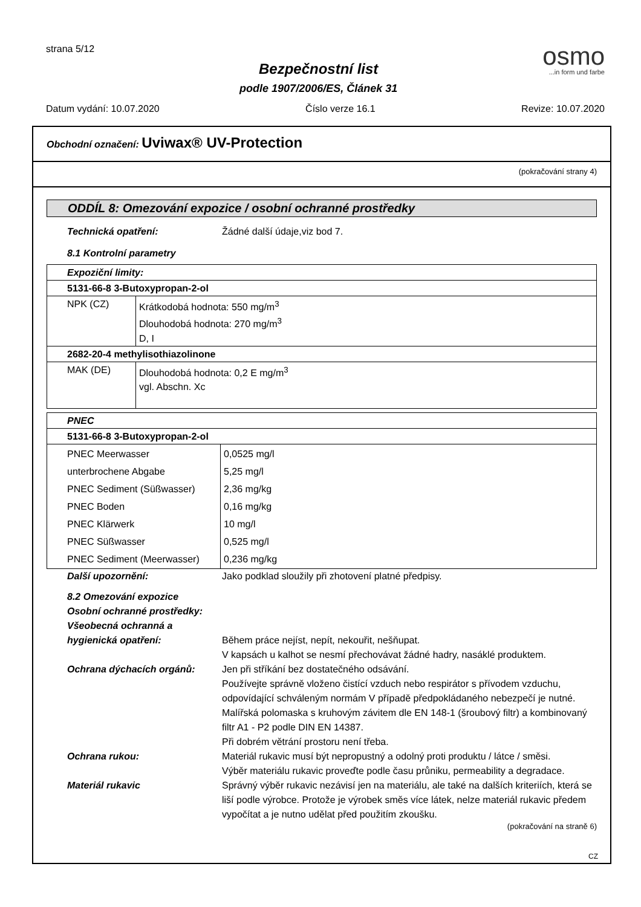strana 5/12
Bezpečnostní list
podle 1907/2006/ES, Článek 31
osmo...in form und farbe
Datum vydání: 10.07.2020 Číslo verze 16.1 Revize: 10.07.2020
Obchodní označení: Uviwax® UV-Protection
(pokračování strany 4)
ODDÍL 8: Omezování expozice / osobní ochranné prostředky
Technická opatření: Žádné další údaje,viz bod 7.
8.1 Kontrolní parametry
| Expoziční limity: | |
| 5131-66-8 3-Butoxypropan-2-ol | |
| NPK (CZ) | Krátkodobá hodnota: 550 mg/m<sup>3</sup> Dlouhodobá hodnota: 270 mg/m<sup>3</sup> D, I |
| 2682-20-4 methylisothiazolinone | |
| MAK (DE) | Dlouhodobá hodnota: 0,2 E mg/m<sup>3</sup> vgl. Abschn. Xc |
| PNEC | |
| 5131-66-8 3-Butoxypropan-2-ol | |
| PNEC Meerwasser unterbrochene Abgabe PNEC Sediment (Süßwasser) PNEC Boden PNEC Klärwerk PNEC Süßwasser PNEC Sediment (Meerwasser) | 0,0525 mg/l 5,25 mg/l 2,36 mg/kg 0,16 mg/kg 10 mg/l 0,525 mg/l 0,236 mg/kg |
Další upozornění: Jako podklad sloužily při zhotovení platné předpisy.
8.2 Omezování expozice
Osobní ochranné prostředky:
Všeobecná ochranná a
hygienická opatření:
Během práce nejíst, nepít, nekouřit, nešňupat.
V kapsách u kalhot se nesmí přechovávat žádné hadry, nasáklé produktem.
Ochrana dýchacích orgánů: Jen při stříkání bez dostatečného odsávání.
Používejte správně vloženo čistící vzduch nebo respirátor s přívodem vzduchu, odpovídající schváleným normám V případě předpokládaného nebezpečí je nutné.
Malířská polomaska s kruhovým závitem dle EN 148-1 (šroubový filtr) a kombinovaný filtr A1 - P2 podle DIN EN 14387.
Při dobrém větrání prostoru není třeba.
Ochrana rukou: Materiál rukavic musí být nepropustný a odolný proti produktu / látce / směsi.
Výběr materiálu rukavic proveďte podle času průniku, permeability a degradace.
Materiál rukavic Správný výběr rukavic nezávisí jen na materiálu, ale také na dalších kriteriích, která se liší podle výrobce. Protože je výrobek směs více látek, nelze materiál rukavic předem vypočítat a je nutno udělat před použitím zkoušku.
(pokračování na straně 6)
CZ